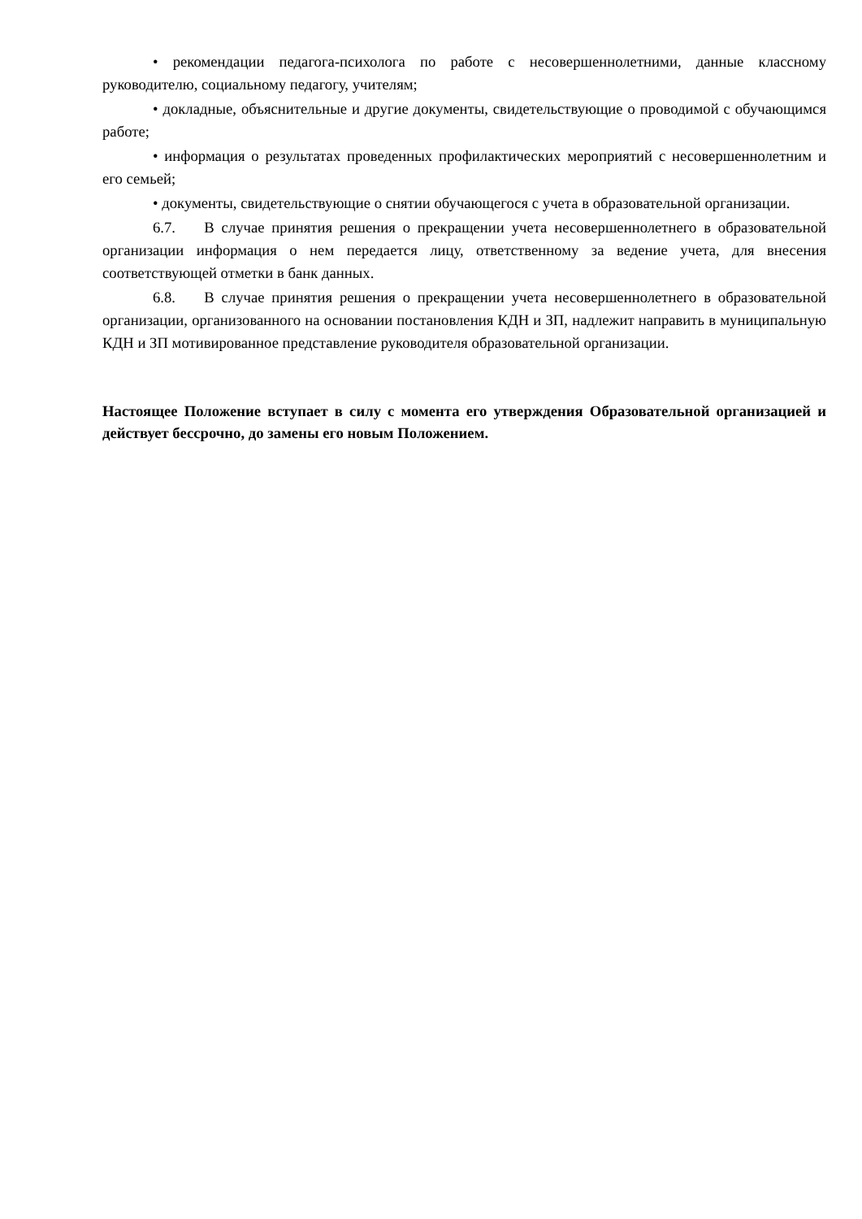• рекомендации педагога-психолога по работе с несовершеннолетними, данные классному руководителю, социальному педагогу, учителям;
• докладные, объяснительные и другие документы, свидетельствующие о проводимой с обучающимся работе;
• информация о результатах проведенных профилактических мероприятий с несовершеннолетним и его семьей;
• документы, свидетельствующие о снятии обучающегося с учета в образовательной организации.
6.7. В случае принятия решения о прекращении учета несовершеннолетнего в образовательной организации информация о нем передается лицу, ответственному за ведение учета, для внесения соответствующей отметки в банк данных.
6.8. В случае принятия решения о прекращении учета несовершеннолетнего в образовательной организации, организованного на основании постановления КДН и ЗП, надлежит направить в муниципальную КДН и ЗП мотивированное представление руководителя образовательной организации.
Настоящее Положение вступает в силу с момента его утверждения Образовательной организацией и действует бессрочно, до замены его новым Положением.